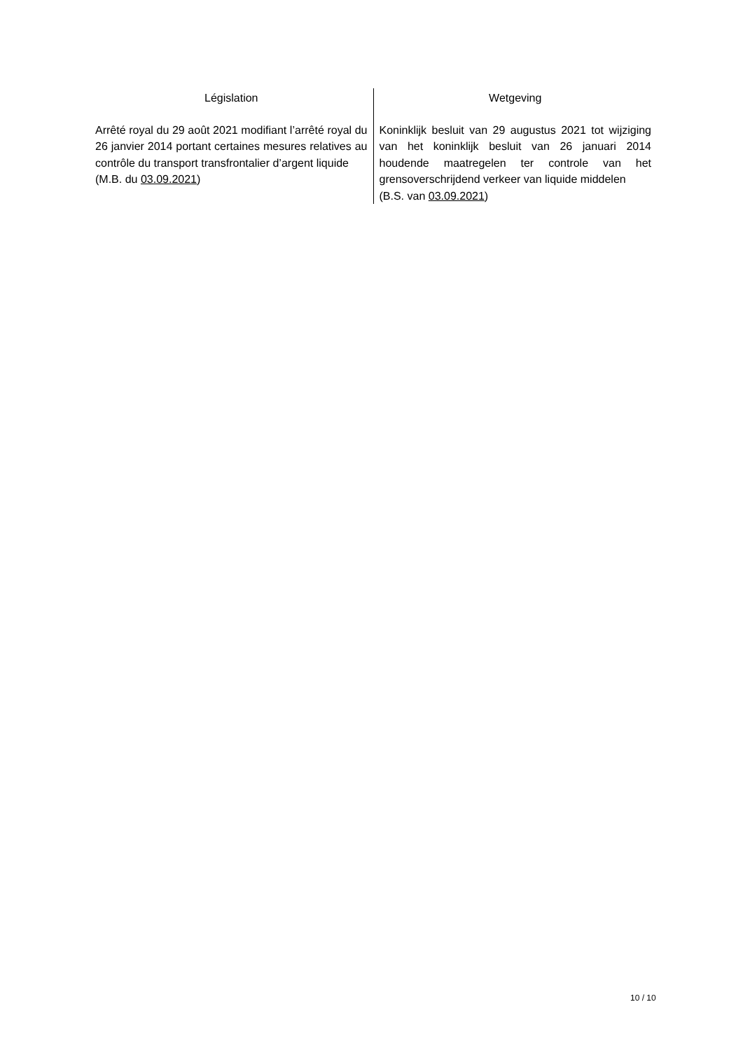Législation
Arrêté royal du 29 août 2021 modifiant l’arrêté royal du 26 janvier 2014 portant certaines mesures relatives au contrôle du transport transfrontalier d’argent liquide
(M.B. du 03.09.2021)
Wetgeving
Koninklijk besluit van 29 augustus 2021 tot wijziging van het koninklijk besluit van 26 januari 2014 houdende maatregelen ter controle van het grensoverschrijdend verkeer van liquide middelen
(B.S. van 03.09.2021)
10 / 10